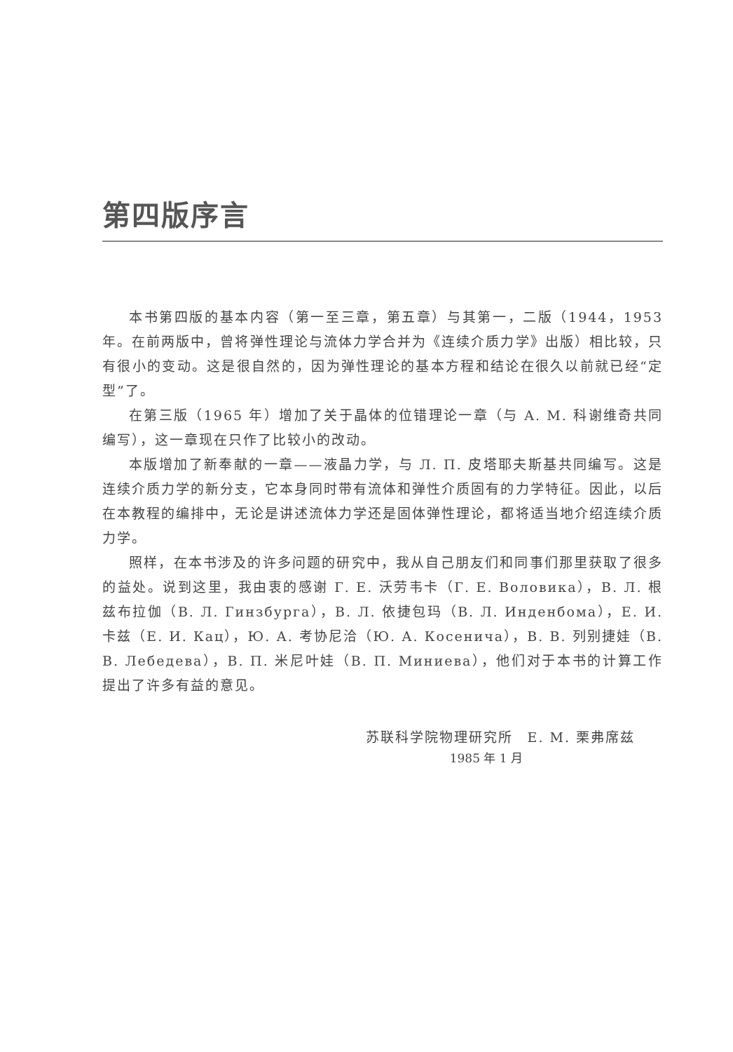第四版序言
本书第四版的基本内容（第一至三章，第五章）与其第一，二版（1944，1953年。在前两版中，曾将弹性理论与流体力学合并为《连续介质力学》出版）相比较，只有很小的变动。这是很自然的，因为弹性理论的基本方程和结论在很久以前就已经“定型”了。
在第三版（1965 年）增加了关于晶体的位错理论一章（与 A. M. 科谢维奇共同编写），这一章现在只作了比较小的改动。
本版增加了新奉献的一章——液晶力学，与 Л. П. 皮塔耶夫斯基共同编写。这是连续介质力学的新分支，它本身同时带有流体和弹性介质固有的力学特征。因此，以后在本教程的编排中，无论是讲述流体力学还是固体弹性理论，都将适当地介绍连续介质力学。
照样，在本书涉及的许多问题的研究中，我从自己朋友们和同事们那里获取了很多的益处。说到这里，我由衷的感谢 Г. Е. 沃劳韦卡（Г. Е. Воловика），В. Л. 根兹布拉伽（В. Л. Гинзбурга），В. Л. 依捷包玛（В. Л. Инденбома），Е. И. 卡兹（Е. И. Кац），Ю. А. 考协尼洽（Ю. А. Косенича），В. В. 列别捷娃（В. В. Лебедева），В. П. 米尼叶娃（В. П. Миниева），他们对于本书的计算工作提出了许多有益的意见。
苏联科学院物理研究所　E. M. 栗弗席兹
1985 年 1 月